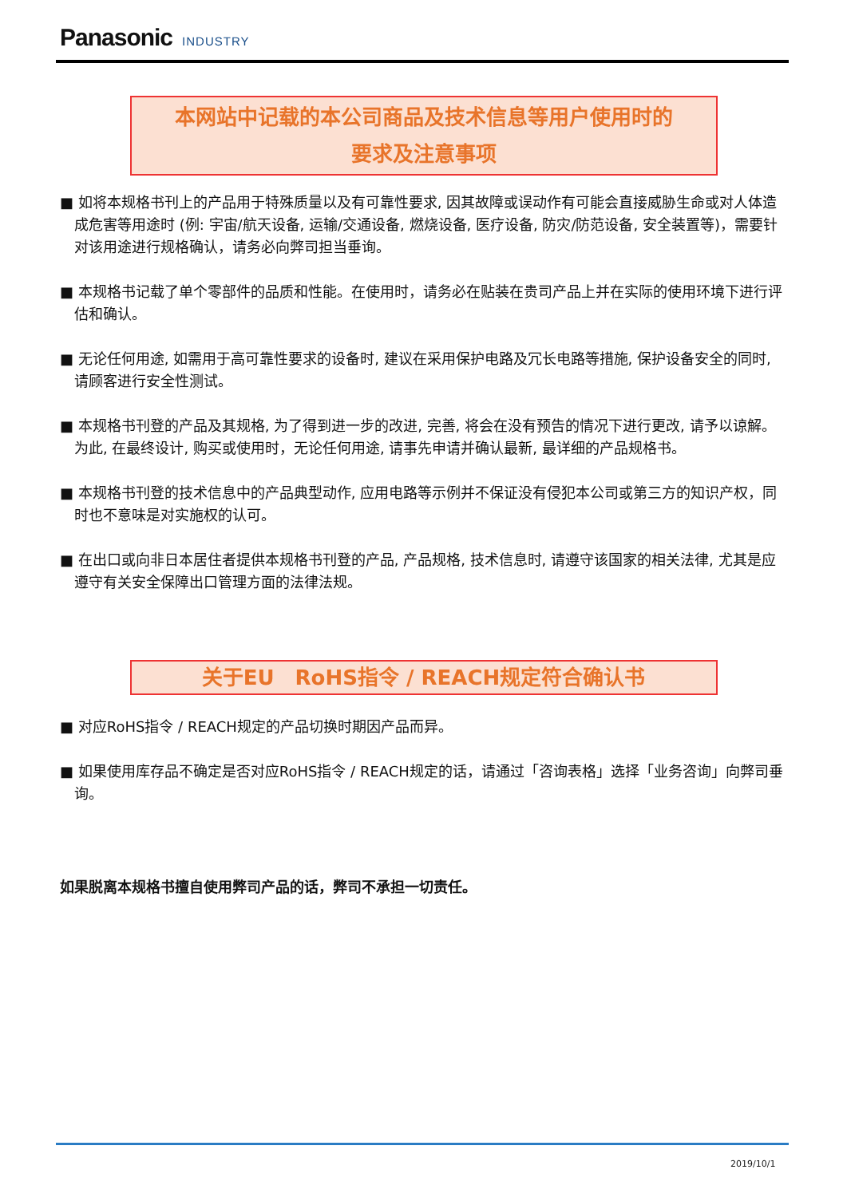Panasonic INDUSTRY
本网站中记载的本公司商品及技术信息等用户使用时的
要求及注意事项
■ 如将本规格书刊上的产品用于特殊质量以及有可靠性要求, 因其故障或误动作有可能会直接威胁生命或对人体造成危害等用途时 (例: 宇宙/航天设备, 运输/交通设备, 燃烧设备, 医疗设备, 防灾/防范设备, 安全装置等)，需要针对该用途进行规格确认，请务必向弊司担当垂询。
■ 本规格书记载了单个零部件的品质和性能。在使用时，请务必在贴装在贵司产品上并在实际的使用环境下进行评估和确认。
■ 无论任何用途, 如需用于高可靠性要求的设备时, 建议在采用保护电路及冗长电路等措施, 保护设备安全的同时, 请顾客进行安全性测试。
■ 本规格书刊登的产品及其规格, 为了得到进一步的改进, 完善, 将会在没有预告的情况下进行更改, 请予以谅解。为此, 在最终设计, 购买或使用时，无论任何用途, 请事先申请并确认最新, 最详细的产品规格书。
■ 本规格书刊登的技术信息中的产品典型动作, 应用电路等示例并不保证没有侵犯本公司或第三方的知识产权，同时也不意味是对实施权的认可。
■ 在出口或向非日本居住者提供本规格书刊登的产品, 产品规格, 技术信息时, 请遵守该国家的相关法律, 尤其是应遵守有关安全保障出口管理方面的法律法规。
关于EU　RoHS指令 / REACH规定符合确认书
■ 对应RoHS指令 / REACH规定的产品切换时期因产品而异。
■ 如果使用库存品不确定是否对应RoHS指令 / REACH规定的话，请通过「咨询表格」选择「业务咨询」向弊司垂询。
如果脱离本规格书擅自使用弊司产品的话，弊司不承担一切责任。
2019/10/1